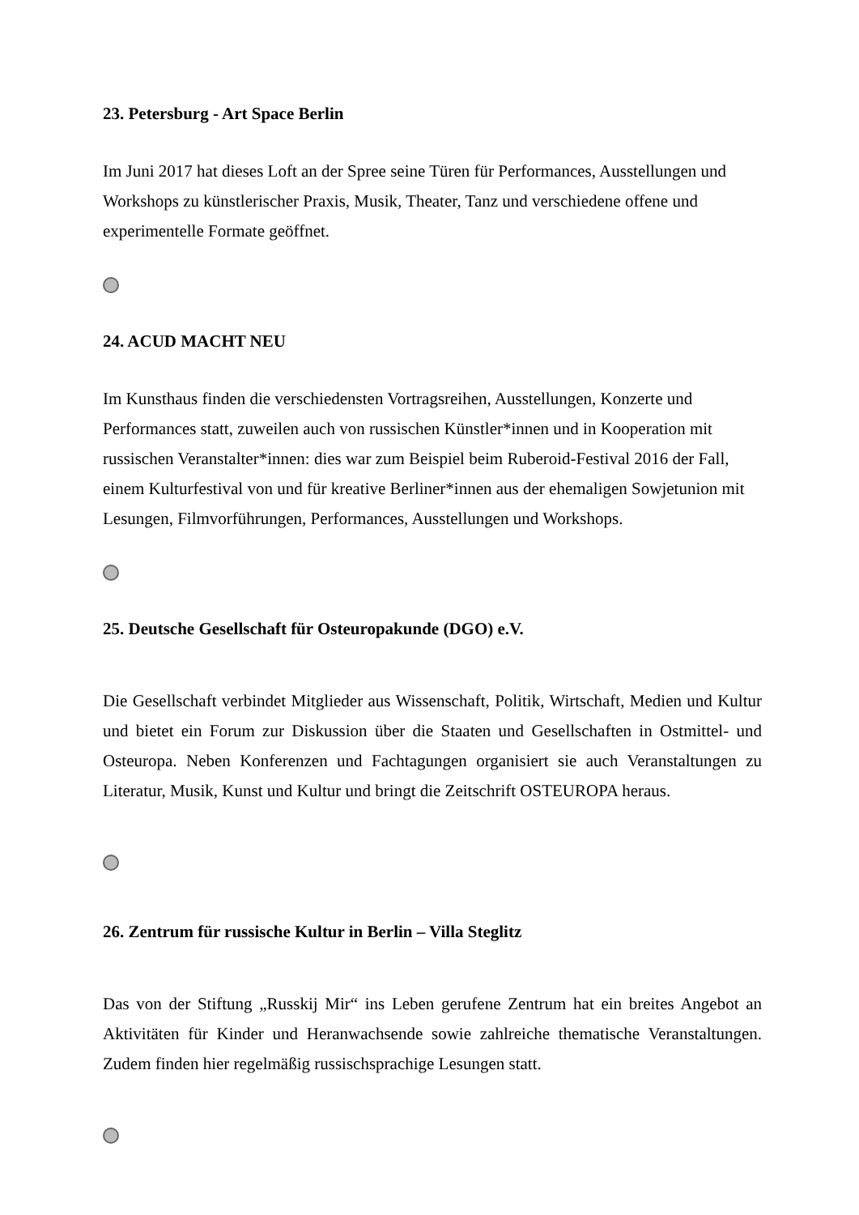23. Petersburg - Art Space Berlin
Im Juni 2017 hat dieses Loft an der Spree seine Türen für Performances, Ausstellungen und Workshops zu künstlerischer Praxis, Musik, Theater, Tanz und verschiedene offene und experimentelle Formate geöffnet.
24. ACUD MACHT NEU
Im Kunsthaus finden die verschiedensten Vortragsreihen, Ausstellungen, Konzerte und Performances statt, zuweilen auch von russischen Künstler*innen und in Kooperation mit russischen Veranstalter*innen: dies war zum Beispiel beim Ruberoid-Festival 2016 der Fall, einem Kulturfestival von und für kreative Berliner*innen aus der ehemaligen Sowjetunion mit Lesungen, Filmvorführungen, Performances, Ausstellungen und Workshops.
25. Deutsche Gesellschaft für Osteuropakunde (DGO) e.V.
Die Gesellschaft verbindet Mitglieder aus Wissenschaft, Politik, Wirtschaft, Medien und Kultur und bietet ein Forum zur Diskussion über die Staaten und Gesellschaften in Ostmittel- und Osteuropa. Neben Konferenzen und Fachtagungen organisiert sie auch Veranstaltungen zu Literatur, Musik, Kunst und Kultur und bringt die Zeitschrift OSTEUROPA heraus.
26. Zentrum für russische Kultur in Berlin – Villa Steglitz
Das von der Stiftung „Russkij Mir“ ins Leben gerufene Zentrum hat ein breites Angebot an Aktivitäten für Kinder und Heranwachsende sowie zahlreiche thematische Veranstaltungen. Zudem finden hier regelmäßig russischsprachige Lesungen statt.